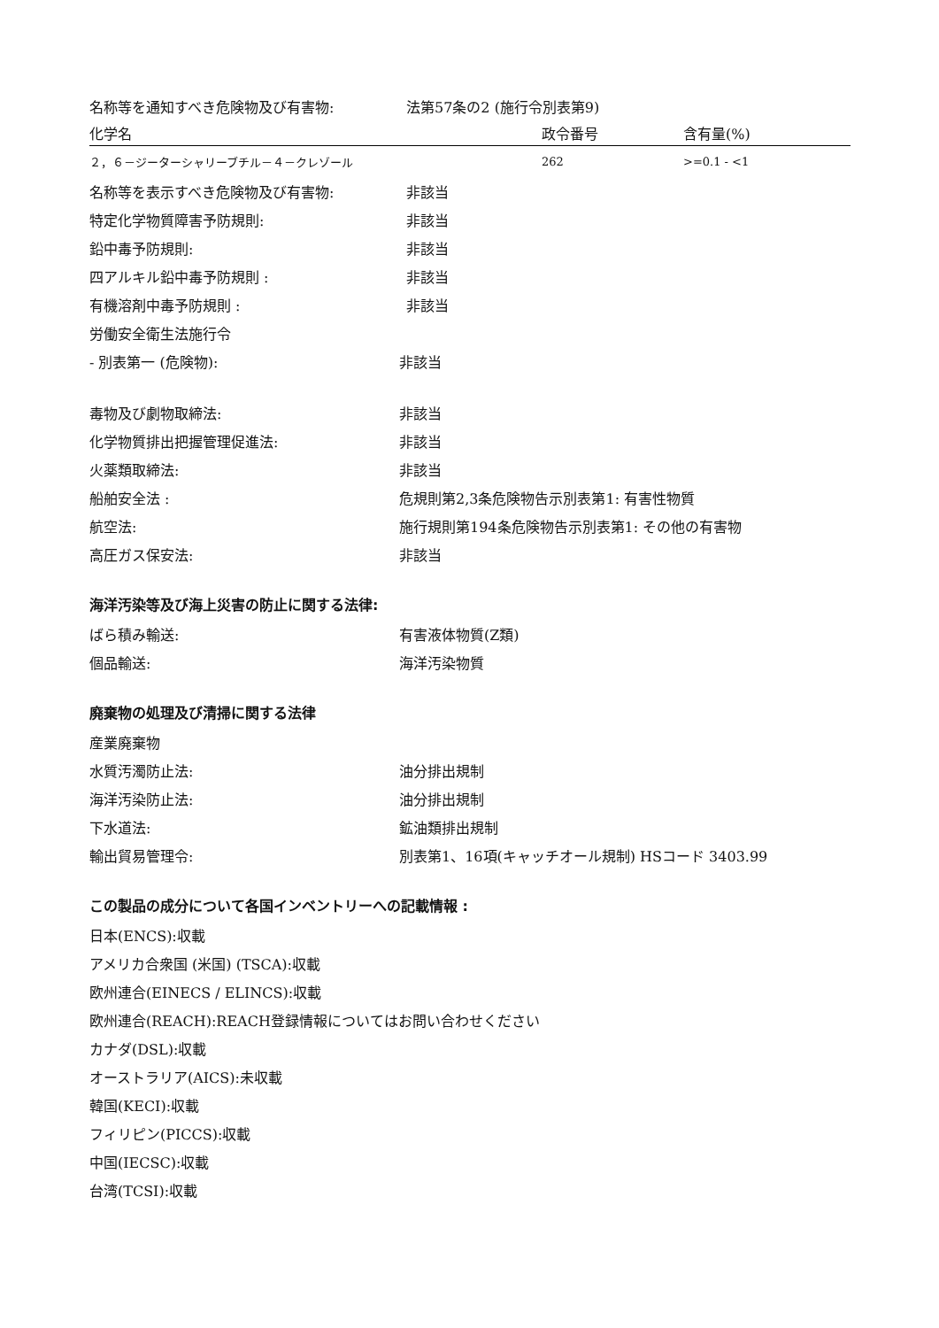名称等を通知すべき危険物及び有害物: 法第57条の2 (施行令別表第9)
| 化学名 | 政令番号 | 含有量(%) |
| --- | --- | --- |
| ２，６－ジーターシャリーブチル－４－クレゾール | 262 | >=0.1 - <1 |
名称等を表示すべき危険物及び有害物: 非該当
特定化学物質障害予防規則: 非該当
鉛中毒予防規則: 非該当
四アルキル鉛中毒予防規則 : 非該当
有機溶剤中毒予防規則 : 非該当
労働安全衛生法施行令
- 別表第一 (危険物): 非該当
毒物及び劇物取締法: 非該当
化学物質排出把握管理促進法: 非該当
火薬類取締法: 非該当
船舶安全法 : 危規則第2,3条危険物告示別表第1: 有害性物質
航空法: 施行規則第194条危険物告示別表第1: その他の有害物
高圧ガス保安法: 非該当
海洋汚染等及び海上災害の防止に関する法律:
ばら積み輸送: 有害液体物質(Z類)
個品輸送: 海洋汚染物質
廃棄物の処理及び清掃に関する法律
産業廃棄物
水質汚濁防止法: 油分排出規制
海洋汚染防止法: 油分排出規制
下水道法: 鉱油類排出規制
輸出貿易管理令: 別表第1、16項(キャッチオール規制) HSコード 3403.99
この製品の成分について各国インベントリーへの記載情報 :
日本(ENCS):収載
アメリカ合衆国 (米国) (TSCA):収載
欧州連合(EINECS / ELINCS):収載
欧州連合(REACH):REACH登録情報についてはお問い合わせください
カナダ(DSL):収載
オーストラリア(AICS):未収載
韓国(KECI):収載
フィリピン(PICCS):収載
中国(IECSC):収載
台湾(TCSI):収載